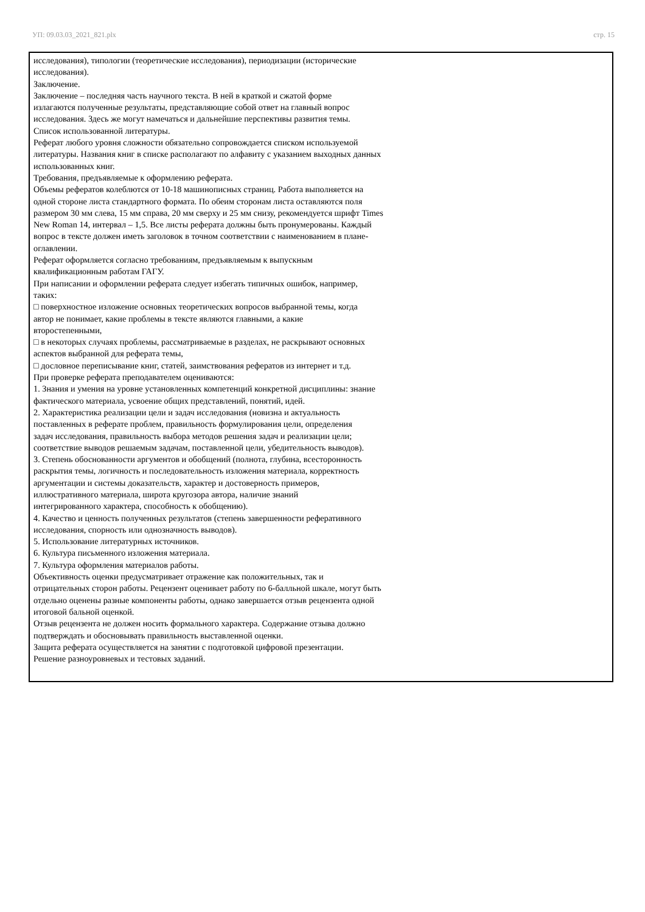УП: 09.03.03_2021_821.plx стр. 15
исследования), типологии (теоретические исследования), периодизации (исторические исследования). Заключение. Заключение – последняя часть научного текста. В ней в краткой и сжатой форме излагаются полученные результаты, представляющие собой ответ на главный вопрос исследования. Здесь же могут намечаться и дальнейшие перспективы развития темы. Список использованной литературы. Реферат любого уровня сложности обязательно сопровождается списком используемой литературы. Названия книг в списке располагают по алфавиту с указанием выходных данных использованных книг. Требования, предъявляемые к оформлению реферата. Объемы рефератов колеблются от 10-18 машинописных страниц. Работа выполняется на одной стороне листа стандартного формата. По обеим сторонам листа оставляются поля размером 30 мм слева, 15 мм справа, 20 мм сверху и 25 мм снизу, рекомендуется шрифт Times New Roman 14, интервал – 1,5. Все листы реферата должны быть пронумерованы. Каждый вопрос в тексте должен иметь заголовок в точном соответствии с наименованием в плане- оглавлении. Реферат оформляется согласно требованиям, предъявляемым к выпускным квалификационным работам ГАГУ. При написании и оформлении реферата следует избегать типичных ошибок, например, таких: □ поверхностное изложение основных теоретических вопросов выбранной темы, когда автор не понимает, какие проблемы в тексте являются главными, а какие второстепенными, □ в некоторых случаях проблемы, рассматриваемые в разделах, не раскрывают основных аспектов выбранной для реферата темы, □ дословное переписывание книг, статей, заимствования рефератов из интернет и т.д. При проверке реферата преподавателем оцениваются: 1. Знания и умения на уровне установленных компетенций конкретной дисциплины: знание фактического материала, усвоение общих представлений, понятий, идей. 2. Характеристика реализации цели и задач исследования (новизна и актуальность поставленных в реферате проблем, правильность формулирования цели, определения задач исследования, правильность выбора методов решения задач и реализации цели; соответствие выводов решаемым задачам, поставленной цели, убедительность выводов). 3. Степень обоснованности аргументов и обобщений (полнота, глубина, всесторонность раскрытия темы, логичность и последовательность изложения материала, корректность аргументации и системы доказательств, характер и достоверность примеров, иллюстративного материала, широта кругозора автора, наличие знаний интегрированного характера, способность к обобщению). 4. Качество и ценность полученных результатов (степень завершенности реферативного исследования, спорность или однозначность выводов). 5. Использование литературных источников. 6. Культура письменного изложения материала. 7. Культура оформления материалов работы. Объективность оценки предусматривает отражение как положительных, так и отрицательных сторон работы. Рецензент оценивает работу по 6-балльной шкале, могут быть отдельно оценены разные компоненты работы, однако завершается отзыв рецензента одной итоговой бальной оценкой. Отзыв рецензента не должен носить формального характера. Содержание отзыва должно подтверждать и обосновывать правильность выставленной оценки. Защита реферата осуществляется на занятии с подготовкой цифровой презентации. Решение разноуровневых и тестовых заданий.